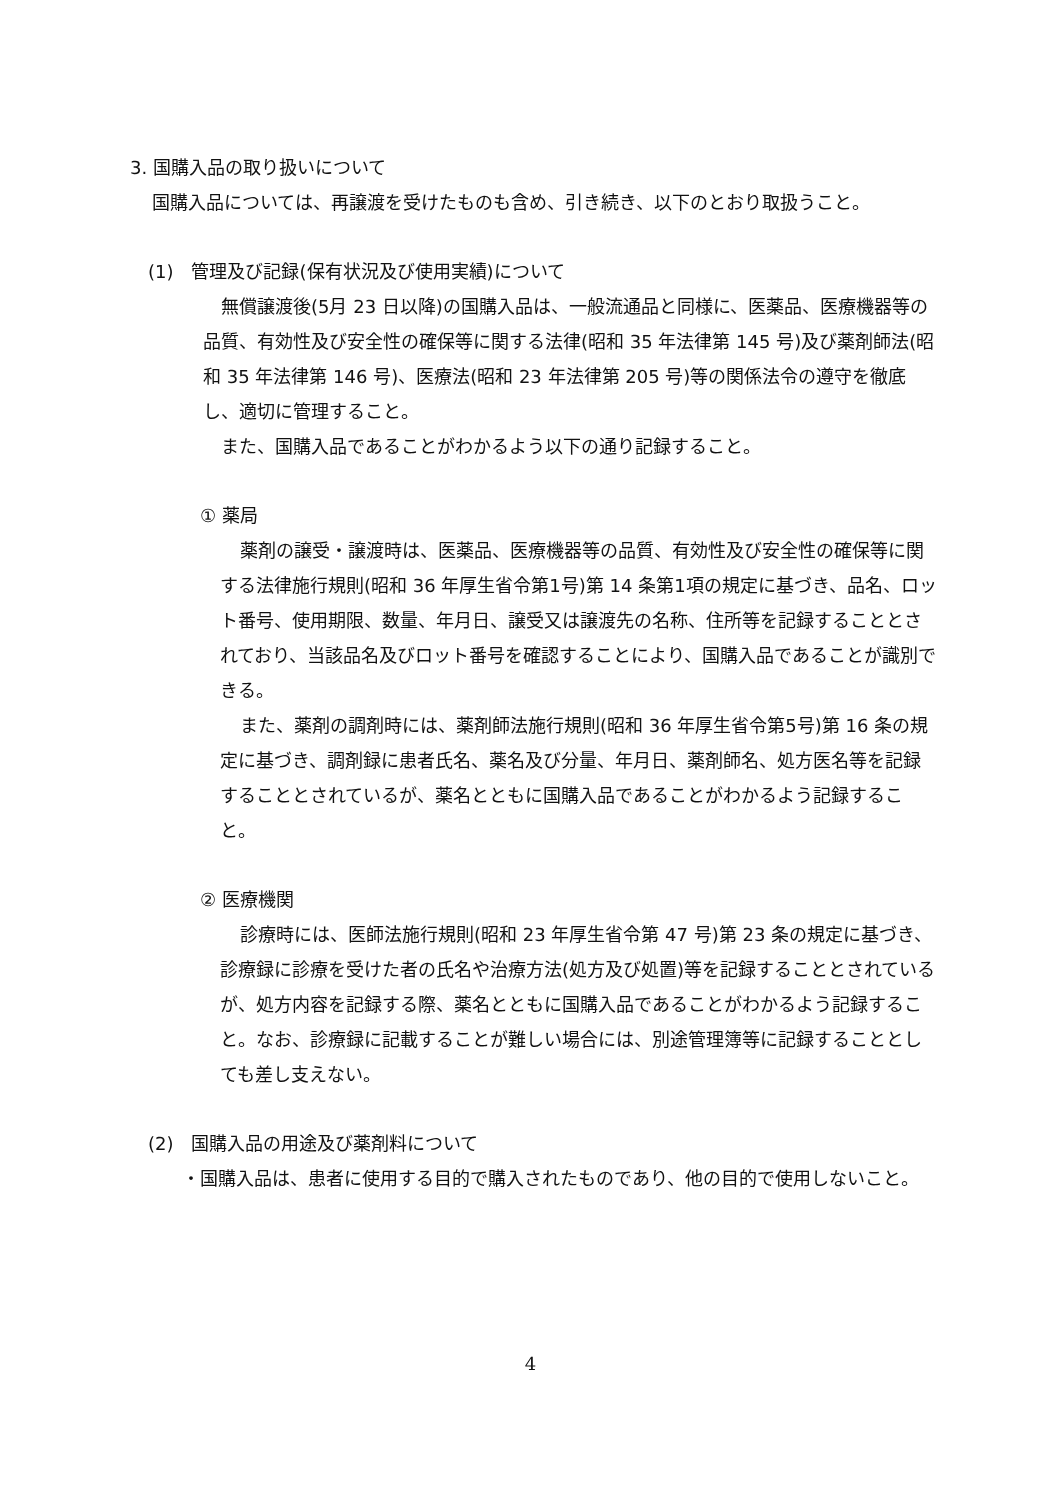3. 国購入品の取り扱いについて
国購入品については、再譲渡を受けたものも含め、引き続き、以下のとおり取扱うこと。
(1)　管理及び記録(保有状況及び使用実績)について
無償譲渡後(5月 23 日以降)の国購入品は、一般流通品と同様に、医薬品、医療機器等の品質、有効性及び安全性の確保等に関する法律(昭和 35 年法律第 145 号)及び薬剤師法(昭和 35 年法律第 146 号)、医療法(昭和 23 年法律第 205 号)等の関係法令の遵守を徹底し、適切に管理すること。
また、国購入品であることがわかるよう以下の通り記録すること。
① 薬局
薬剤の譲受・譲渡時は、医薬品、医療機器等の品質、有効性及び安全性の確保等に関する法律施行規則(昭和 36 年厚生省令第1号)第 14 条第1項の規定に基づき、品名、ロット番号、使用期限、数量、年月日、譲受又は譲渡先の名称、住所等を記録することとされており、当該品名及びロット番号を確認することにより、国購入品であることが識別できる。
また、薬剤の調剤時には、薬剤師法施行規則(昭和 36 年厚生省令第5号)第 16 条の規定に基づき、調剤録に患者氏名、薬名及び分量、年月日、薬剤師名、処方医名等を記録することとされているが、薬名とともに国購入品であることがわかるよう記録すること。
② 医療機関
診療時には、医師法施行規則(昭和 23 年厚生省令第 47 号)第 23 条の規定に基づき、診療録に診療を受けた者の氏名や治療方法(処方及び処置)等を記録することとされているが、処方内容を記録する際、薬名とともに国購入品であることがわかるよう記録すること。なお、診療録に記載することが難しい場合には、別途管理簿等に記録することとしても差し支えない。
(2)　国購入品の用途及び薬剤料について
・国購入品は、患者に使用する目的で購入されたものであり、他の目的で使用しないこと。
4